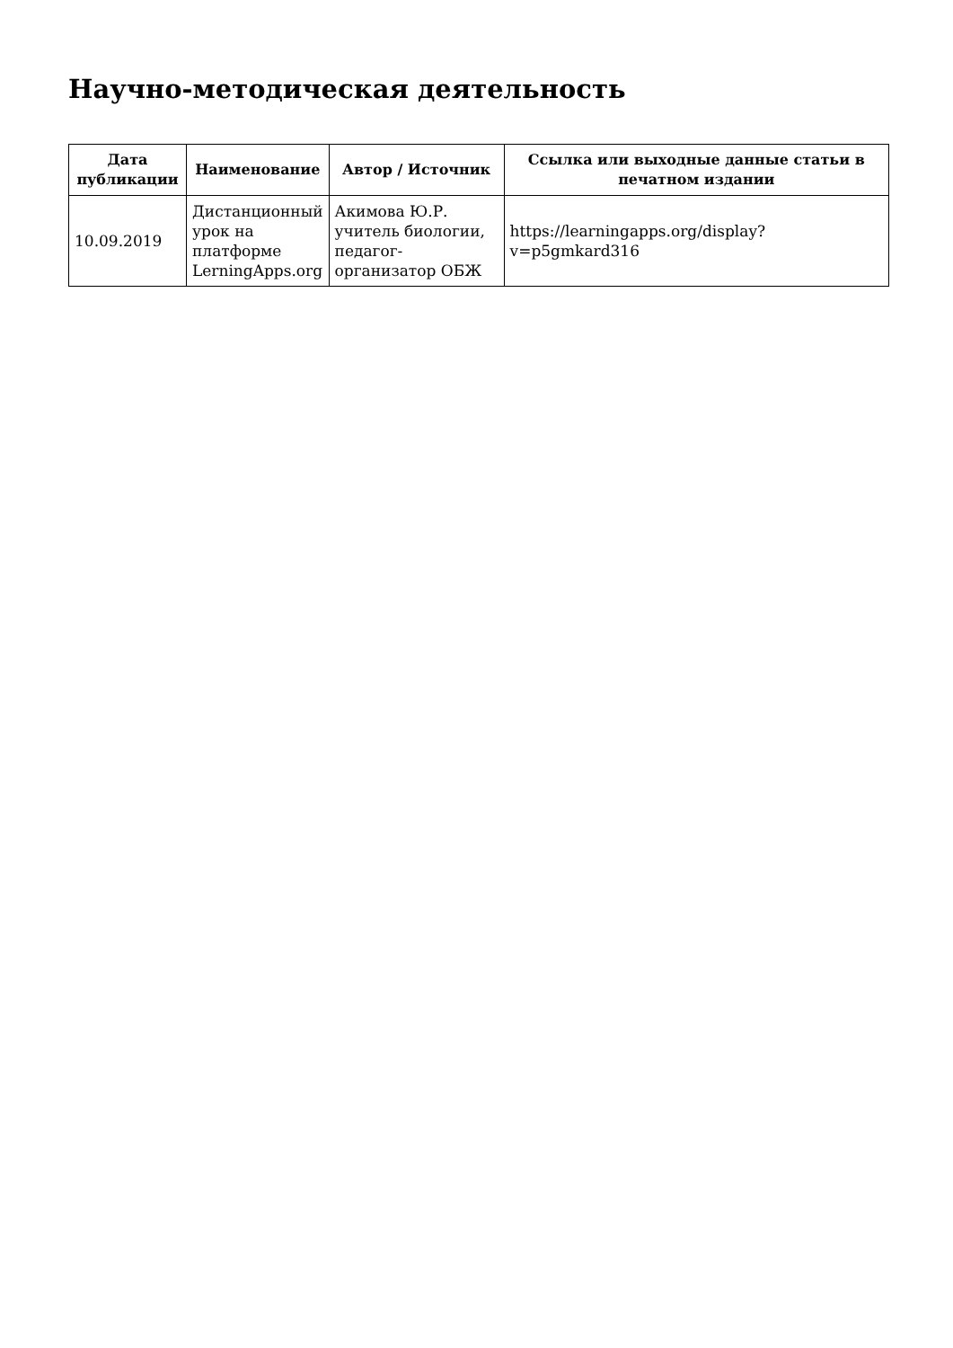Научно-методическая деятельность
| Дата публикации | Наименование | Автор / Источник | Ссылка или выходные данные статьи в печатном издании |
| --- | --- | --- | --- |
| 10.09.2019 | Дистанционный урок на платформе LerningApps.org | Акимова Ю.Р. учитель биологии, педагог-организатор ОБЖ | https://learningapps.org/display?v=p5gmkard316 |